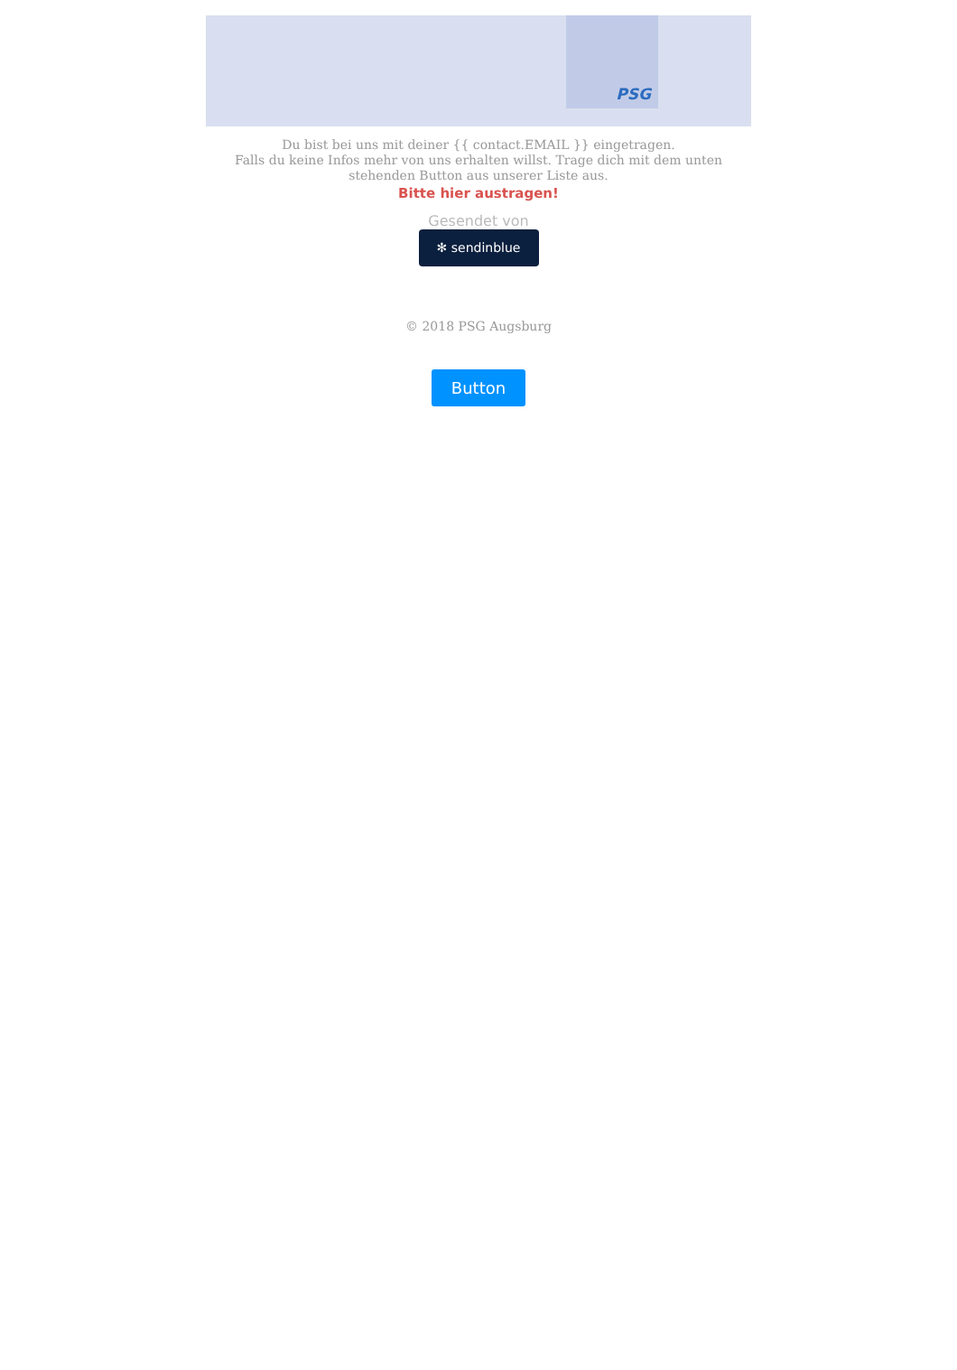PSG
Du bist bei uns mit deiner {{ contact.EMAIL }} eingetragen.
Falls du keine Infos mehr von uns erhalten willst. Trage dich mit dem unten stehenden Button aus unserer Liste aus.
Bitte hier austragen!
Gesendet von
✻ sendinblue
© 2018 PSG Augsburg
Button